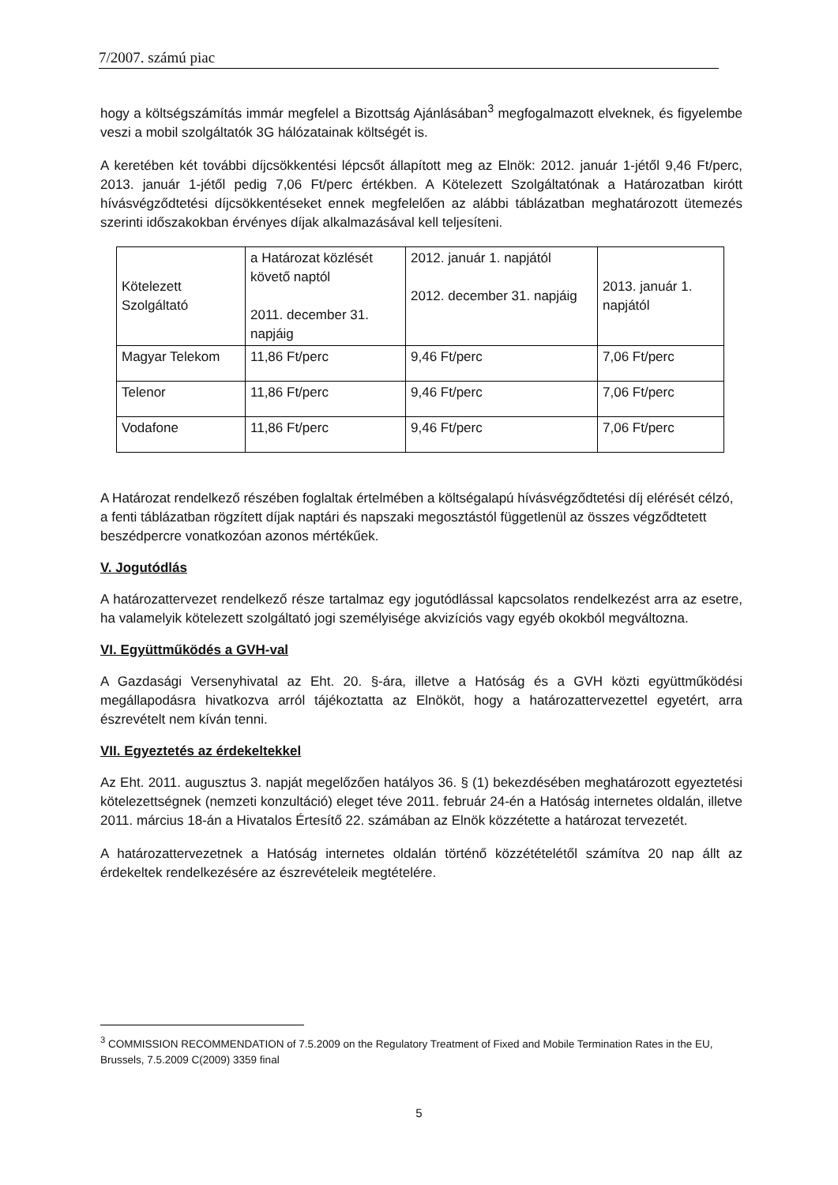7/2007. számú piac
hogy a költségszámítás immár megfelel a Bizottság Ajánlásában<sup>3</sup> megfogalmazott elveknek, és figyelembe veszi a mobil szolgáltatók 3G hálózatainak költségét is.
A keretében két további díjcsökkentési lépcsőt állapított meg az Elnök: 2012. január 1-jétől 9,46 Ft/perc, 2013. január 1-jétől pedig 7,06 Ft/perc értékben. A Kötelezett Szolgáltatónak a Határozatban kirótt hívásvégződtetési díjcsökkentéseket ennek megfelelően az alábbi táblázatban meghatározott ütemezés szerinti időszakokban érvényes díjak alkalmazásával kell teljesíteni.
| Kötelezett Szolgáltató | a Határozat közlését követő naptól 2011. december 31. napjáig | 2012. január 1. napjától 2012. december 31. napjáig | 2013. január 1. napjától |
| Magyar Telekom | 11,86 Ft/perc | 9,46 Ft/perc | 7,06 Ft/perc |
| Telenor | 11,86 Ft/perc | 9,46 Ft/perc | 7,06 Ft/perc |
| Vodafone | 11,86 Ft/perc | 9,46 Ft/perc | 7,06 Ft/perc |
A Határozat rendelkező részében foglaltak értelmében a költségalapú hívásvégződtetési díj elérését célzó, a fenti táblázatban rögzített díjak naptári és napszaki megosztástól függetlenül az összes végződtetett beszédpercre vonatkozóan azonos mértékűek.
V. Jogutódlás
A határozattervezet rendelkező része tartalmaz egy jogutódlással kapcsolatos rendelkezést arra az esetre, ha valamelyik kötelezett szolgáltató jogi személyisége akvizíciós vagy egyéb okokból megváltozna.
VI. Együttműködés a GVH-val
A Gazdasági Versenyhivatal az Eht. 20. §-ára, illetve a Hatóság és a GVH közti együttműködési megállapodásra hivatkozva arról tájékoztatta az Elnököt, hogy a határozattervezettel egyetért, arra észrevételt nem kíván tenni.
VII. Egyeztetés az érdekeltekkel
Az Eht. 2011. augusztus 3. napját megelőzően hatályos 36. § (1) bekezdésében meghatározott egyeztetési kötelezettségnek (nemzeti konzultáció) eleget téve 2011. február 24-én a Hatóság internetes oldalán, illetve 2011. március 18-án a Hivatalos Értesítő 22. számában az Elnök közzétette a határozat tervezetét.
A határozattervezetnek a Hatóság internetes oldalán történő közzétételétől számítva 20 nap állt az érdekeltek rendelkezésére az észrevételeik megtételére.
<sup>3</sup> COMMISSION RECOMMENDATION of 7.5.2009 on the Regulatory Treatment of Fixed and Mobile Termination Rates in the EU, Brussels, 7.5.2009 C(2009) 3359 final
5